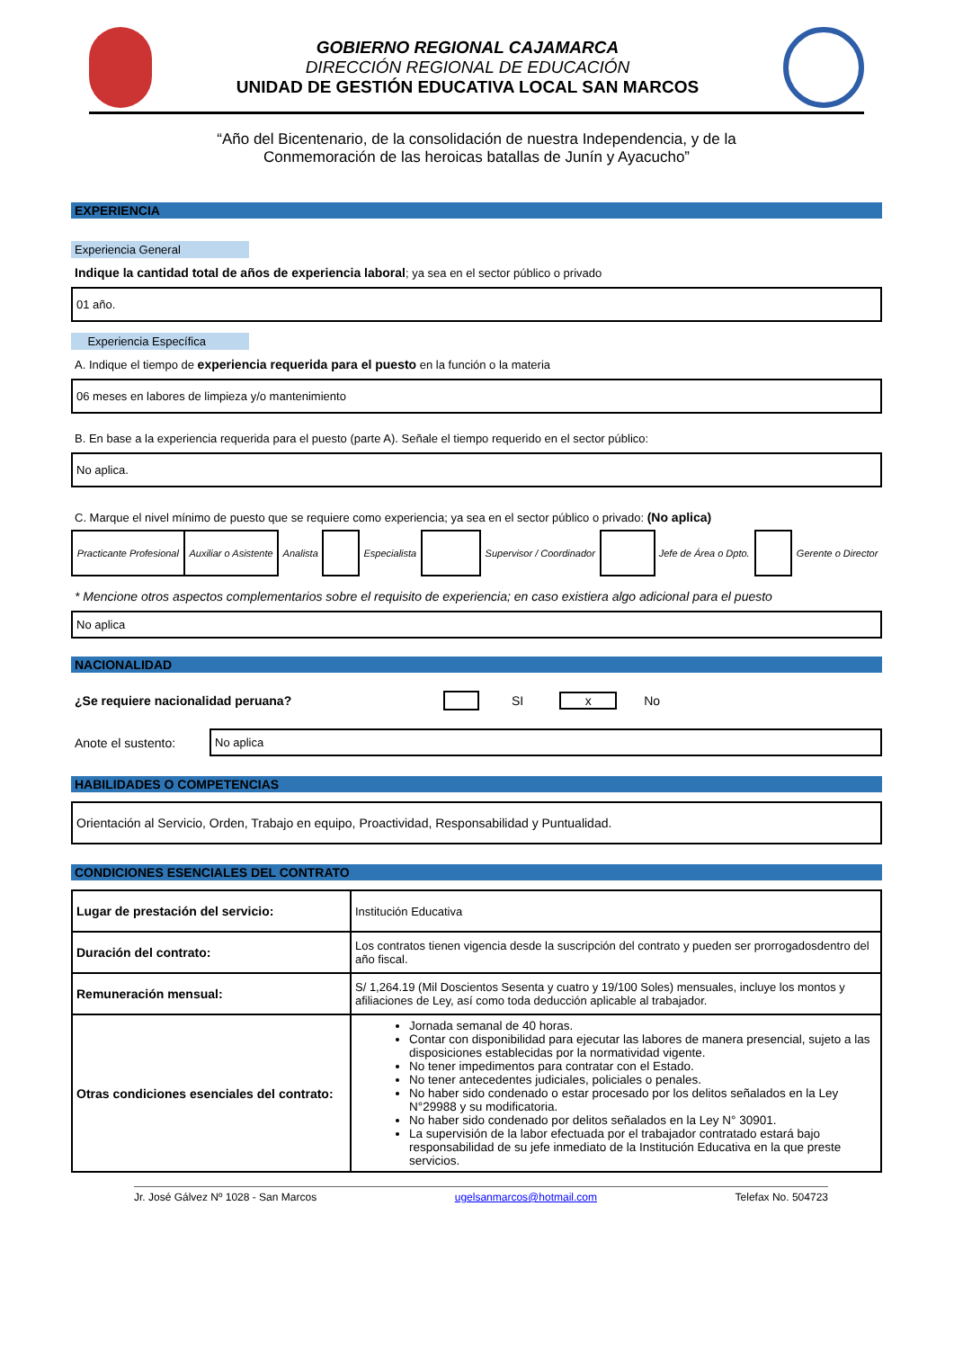GOBIERNO REGIONAL CAJAMARCA
DIRECCIÓN REGIONAL DE EDUCACIÓN
UNIDAD DE GESTIÓN EDUCATIVA LOCAL SAN MARCOS
“Año del Bicentenario, de la consolidación de nuestra Independencia, y de la
Conmemoración de las heroicas batallas de Junín y Ayacucho”
EXPERIENCIA
Experiencia General
Indique la cantidad total de años de experiencia laboral; ya sea en el sector público o privado
01 año.
Experiencia Específica
A. Indique el tiempo de experiencia requerida para el puesto en la función o la materia
06 meses en labores de limpieza y/o mantenimiento
B. En base a la experiencia requerida para el puesto (parte A). Señale el tiempo requerido en el sector público:
No aplica.
C. Marque el nivel mínimo de puesto que se requiere como experiencia; ya sea en el sector público o privado: (No aplica)
| Practicante Profesional | Auxiliar o Asistente | Analista | | Especialista | | Supervisor / Coordinador | | Jefe de Área o Dpto. | | Gerente o Director |
* Mencione otros aspectos complementarios sobre el requisito de experiencia; en caso existiera algo adicional para el puesto
No aplica
NACIONALIDAD
¿Se requiere nacionalidad peruana? SI x No
Anote el sustento:
No aplica
HABILIDADES O COMPETENCIAS
Orientación al Servicio, Orden, Trabajo en equipo, Proactividad, Responsabilidad y Puntualidad.
CONDICIONES ESENCIALES DEL CONTRATO
| Lugar de prestación del servicio: | Institución Educativa |
| Duración del contrato: | Los contratos tienen vigencia desde la suscripción del contrato y pueden ser prorrogadosdentro del año fiscal. |
| Remuneración mensual: | S/ 1,264.19 (Mil Doscientos Sesenta y cuatro y 19/100 Soles) mensuales, incluye los montos y afiliaciones de Ley, así como toda deducción aplicable al trabajador. |
| Otras condiciones esenciales del contrato: | Jornada semanal de 40 horas. Contar con disponibilidad para ejecutar las labores de manera presencial, sujeto a las disposiciones establecidas por la normatividad vigente. No tener impedimentos para contratar con el Estado. No tener antecedentes judiciales, policiales o penales. No haber sido condenado o estar procesado por los delitos señalados en la Ley N°29988 y su modificatoria. No haber sido condenado por delitos señalados en la Ley N° 30901. La supervisión de la labor efectuada por el trabajador contratado estará bajo responsabilidad de su jefe inmediato de la Institución Educativa en la que preste servicios. |
Jr. José Gálvez Nº 1028 - San Marcos ugelsanmarcos@hotmail.com Telefax No. 504723